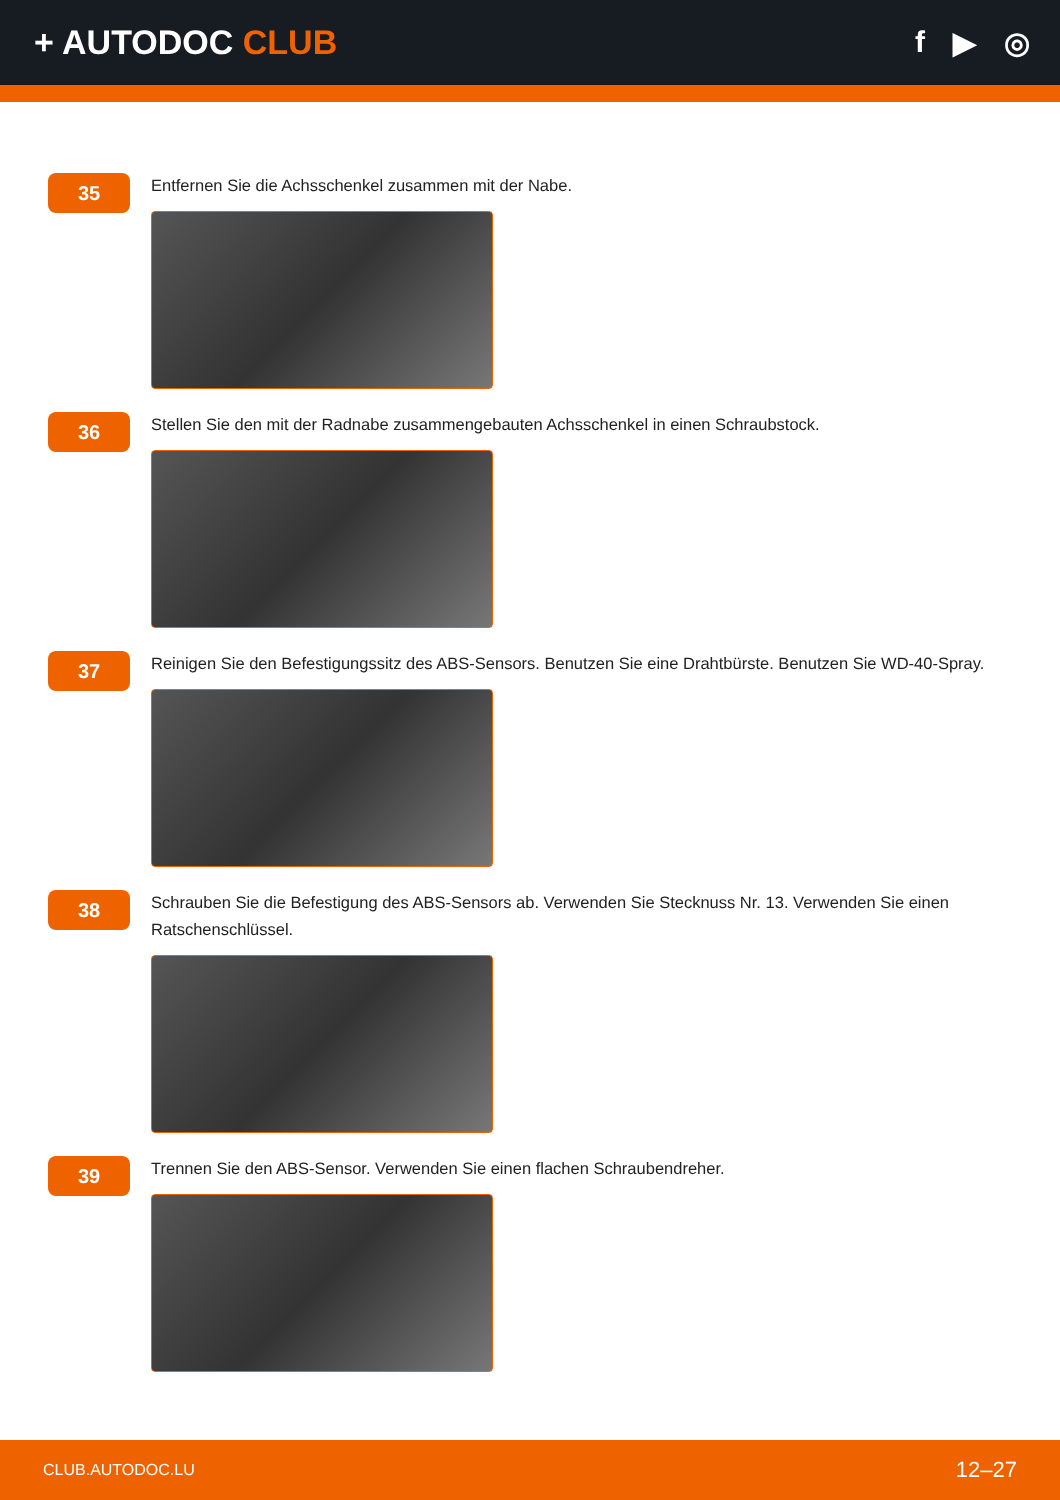+ AUTODOC CLUB f ▶ ◎
35
Entfernen Sie die Achsschenkel zusammen mit der Nabe.
36
Stellen Sie den mit der Radnabe zusammengebauten Achsschenkel in einen Schraubstock.
37
Reinigen Sie den Befestigungssitz des ABS-Sensors. Benutzen Sie eine Drahtbürste. Benutzen Sie WD-40-Spray.
38
Schrauben Sie die Befestigung des ABS-Sensors ab. Verwenden Sie Stecknuss Nr. 13. Verwenden Sie einen Ratschenschlüssel.
39
Trennen Sie den ABS-Sensor. Verwenden Sie einen flachen Schraubendreher.
CLUB.AUTODOC.LU 12–27